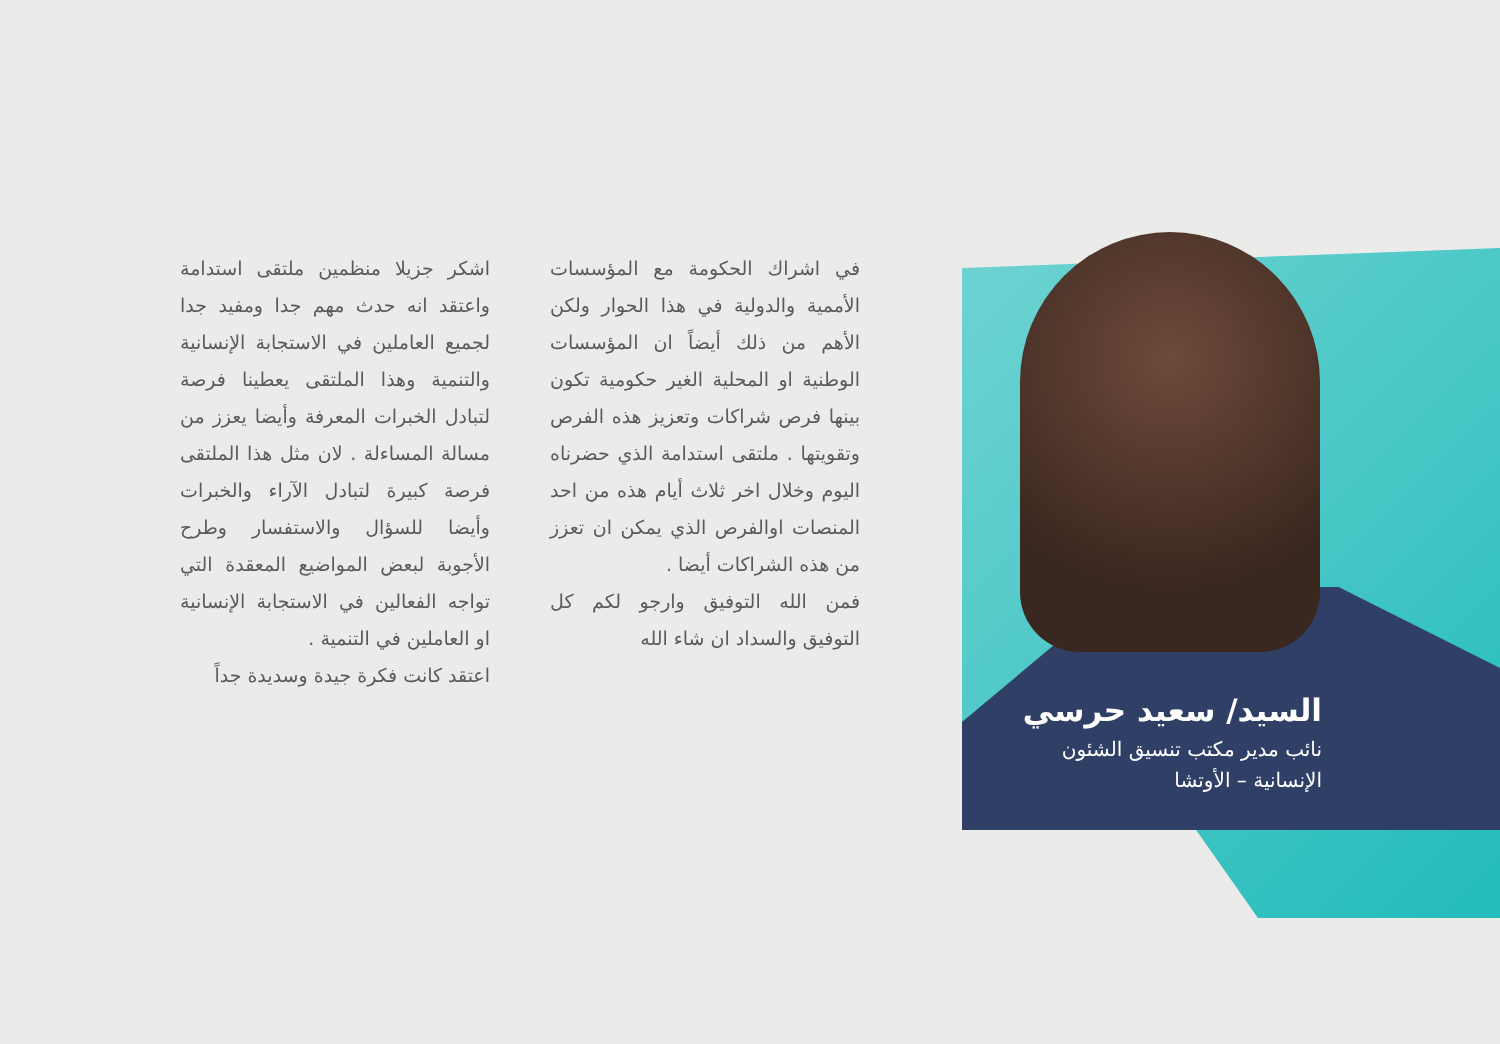اشكر جزيلا منظمين ملتقى استدامة واعتقد انه حدث مهم جدا ومفيد جدا لجميع العاملين في الاستجابة الإنسانية والتنمية وهذا الملتقى يعطينا فرصة لتبادل الخبرات المعرفة وأيضا يعزز من مسالة المساءلة . لان مثل هذا الملتقى فرصة كبيرة لتبادل الآراء والخبرات وأيضا للسؤال والاستفسار وطرح الأجوبة لبعض المواضيع المعقدة التي تواجه الفعالين في الاستجابة الإنسانية او العاملين في التنمية .
اعتقد كانت فكرة جيدة وسديدة جداً
في اشراك الحكومة مع المؤسسات الأممية والدولية في هذا الحوار ولكن الأهم من ذلك أيضاً ان المؤسسات الوطنية او المحلية الغير حكومية تكون بينها فرص شراكات وتعزيز هذه الفرص وتقويتها . ملتقى استدامة الذي حضرناه اليوم وخلال اخر ثلاث أيام هذه من احد المنصات اوالفرص الذي يمكن ان تعزز من هذه الشراكات أيضا .
فمن الله التوفيق وارجو لكم كل التوفيق والسداد ان شاء الله
السيد/ سعيد حرسي
نائب مدير مكتب تنسيق الشئون الإنسانية – الأوتشا